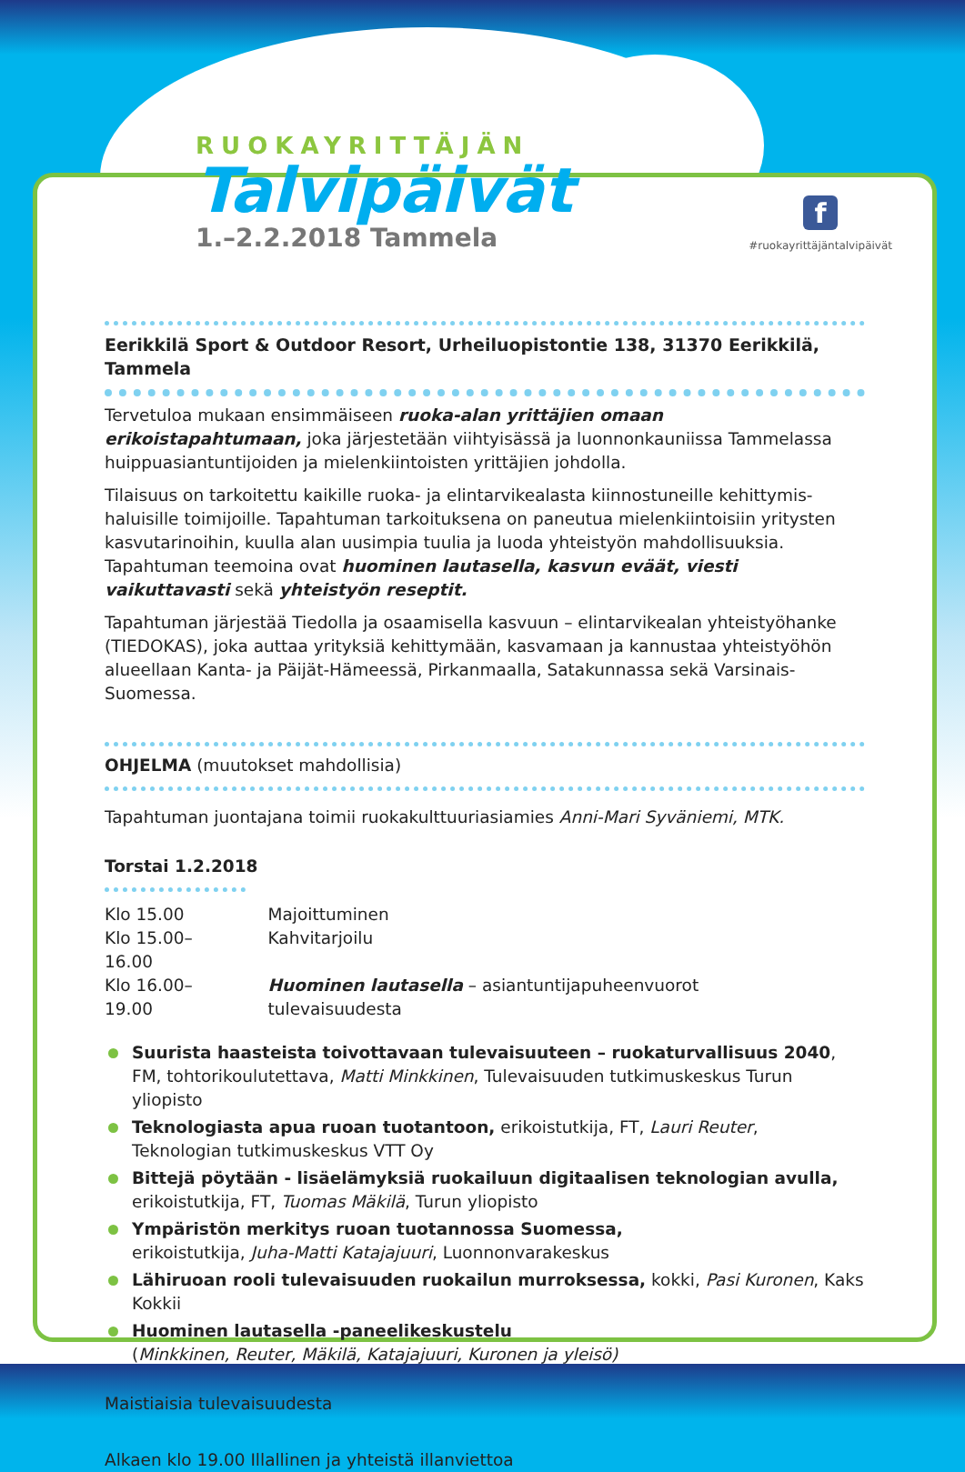RUOKAYRITTÄJÄN
Talvipäivät
1.–2.2.2018 Tammela
f
#ruokayrittäjäntalvipäivät
Eerikkilä Sport & Outdoor Resort, Urheiluopistontie 138, 31370 Eerikkilä, Tammela
Tervetuloa mukaan ensimmäiseen ruoka-alan yrittäjien omaan erikoistapahtumaan, joka järjestetään viihtyisässä ja luonnonkauniissa Tammelassa huippuasiantuntijoiden ja mielenkiintoisten yrittäjien johdolla.
Tilaisuus on tarkoitettu kaikille ruoka- ja elintarvikealasta kiinnostuneille kehittymis­haluisille toimijoille. Tapahtuman tarkoituksena on paneutua mielenkiintoisiin yritysten kasvutarinoihin, kuulla alan uusimpia tuulia ja luoda yhteistyön mahdollisuuksia. Tapahtuman teemoina ovat huominen lautasella, kasvun eväät, viesti vaikuttavasti sekä yhteistyön reseptit.
Tapahtuman järjestää Tiedolla ja osaamisella kasvuun – elintarvikealan yhteistyöhanke (TIEDOKAS), joka auttaa yrityksiä kehittymään, kasvamaan ja kannustaa yhteistyöhön alueel­laan Kanta- ja Päijät-Hämeessä, Pirkanmaalla, Satakunnassa sekä Varsinais-Suomessa.
OHJELMA (muutokset mahdollisia)
Tapahtuman juontajana toimii ruokakulttuuriasiamies Anni-Mari Syväniemi, MTK.
Torstai 1.2.2018
| Klo 15.00 | Majoittuminen |
| Klo 15.00–16.00 | Kahvitarjoilu |
| Klo 16.00–19.00 | Huominen lautasella – asiantuntijapuheenvuorot tulevaisuudesta |
Suurista haasteista toivottavaan tulevaisuuteen – ruokaturvallisuus 2040,
FM, tohtorikoulutettava, Matti Minkkinen, Tulevaisuuden tutkimuskeskus Turun yliopisto
Teknologiasta apua ruoan tuotantoon, erikoistutkija, FT, Lauri Reuter,
Teknologian tutkimuskeskus VTT Oy
Bittejä pöytään - lisäelämyksiä ruokailuun digitaalisen teknologian avulla,
erikoistutkija, FT, Tuomas Mäkilä, Turun yliopisto
Ympäristön merkitys ruoan tuotannossa Suomessa,
erikoistutkija, Juha-Matti Katajajuuri, Luonnonvarakeskus
Lähiruoan rooli tulevaisuuden ruokailun murroksessa, kokki, Pasi Kuronen, Kaks Kokkii
Huominen lautasella -paneelikeskustelu
(Minkkinen, Reuter, Mäkilä, Katajajuuri, Kuronen ja yleisö)
Maistiaisia tulevaisuudesta
Alkaen klo 19.00 Illallinen ja yhteistä illanviettoa